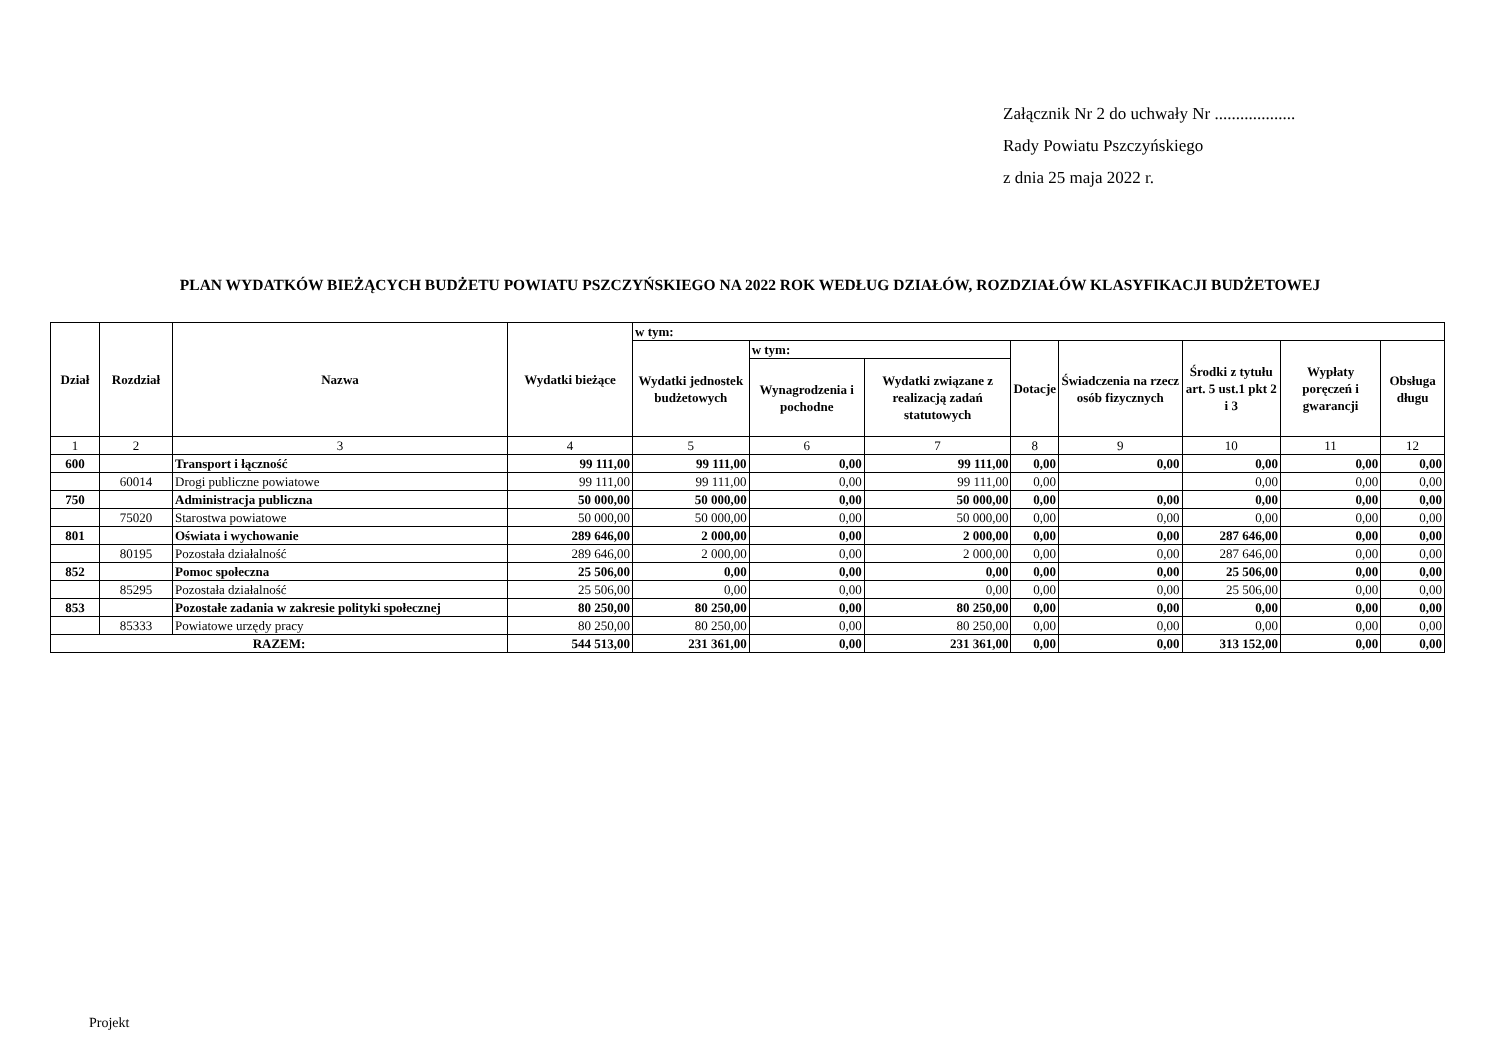Załącznik Nr 2 do uchwały Nr ...................
Rady Powiatu Pszczyńskiego
z dnia 25 maja 2022 r.
PLAN WYDATKÓW BIEŻĄCYCH BUDŻETU POWIATU PSZCZYŃSKIEGO NA 2022 ROK WEDŁUG DZIAŁÓW, ROZDZIAŁÓW KLASYFIKACJI BUDŻETOWEJ
| Dział | Rozdział | Nazwa | Wydatki bieżące | w tym: | | | | | | | |
| --- | --- | --- | --- | --- | --- | --- | --- | --- | --- | --- | --- |
| | | | | Wydatki jednostek budżetowych | w tym: | | Dotacje | Świadczenia na rzecz osób fizycznych | Środki z tytułu art. 5 ust.1 pkt 2 i 3 | Wypłaty poręczeń i gwarancji | Obsługa długu |
| | | | | | Wynagrodzenia i pochodne | Wydatki związane z realizacją zadań statutowych | | | | | |
| 1 | 2 | 3 | 4 | 5 | 6 | 7 | 8 | 9 | 10 | 11 | 12 |
| 600 | | Transport i łączność | 99 111,00 | 99 111,00 | 0,00 | 99 111,00 | 0,00 | 0,00 | 0,00 | 0,00 | 0,00 |
| | 60014 | Drogi publiczne powiatowe | 99 111,00 | 99 111,00 | 0,00 | 99 111,00 | 0,00 | | 0,00 | 0,00 | 0,00 |
| 750 | | Administracja publiczna | 50 000,00 | 50 000,00 | 0,00 | 50 000,00 | 0,00 | 0,00 | 0,00 | 0,00 | 0,00 |
| | 75020 | Starostwa powiatowe | 50 000,00 | 50 000,00 | 0,00 | 50 000,00 | 0,00 | 0,00 | 0,00 | 0,00 | 0,00 |
| 801 | | Oświata i wychowanie | 289 646,00 | 2 000,00 | 0,00 | 2 000,00 | 0,00 | 0,00 | 287 646,00 | 0,00 | 0,00 |
| | 80195 | Pozostała działalność | 289 646,00 | 2 000,00 | 0,00 | 2 000,00 | 0,00 | 0,00 | 287 646,00 | 0,00 | 0,00 |
| 852 | | Pomoc społeczna | 25 506,00 | 0,00 | 0,00 | 0,00 | 0,00 | 0,00 | 25 506,00 | 0,00 | 0,00 |
| | 85295 | Pozostała działalność | 25 506,00 | 0,00 | 0,00 | 0,00 | 0,00 | 0,00 | 25 506,00 | 0,00 | 0,00 |
| 853 | | Pozostałe zadania w zakresie polityki społecznej | 80 250,00 | 80 250,00 | 0,00 | 80 250,00 | 0,00 | 0,00 | 0,00 | 0,00 | 0,00 |
| | 85333 | Powiatowe urzędy pracy | 80 250,00 | 80 250,00 | 0,00 | 80 250,00 | 0,00 | 0,00 | 0,00 | 0,00 | 0,00 |
| RAZEM: | | | 544 513,00 | 231 361,00 | 0,00 | 231 361,00 | 0,00 | 0,00 | 313 152,00 | 0,00 | 0,00 |
Projekt